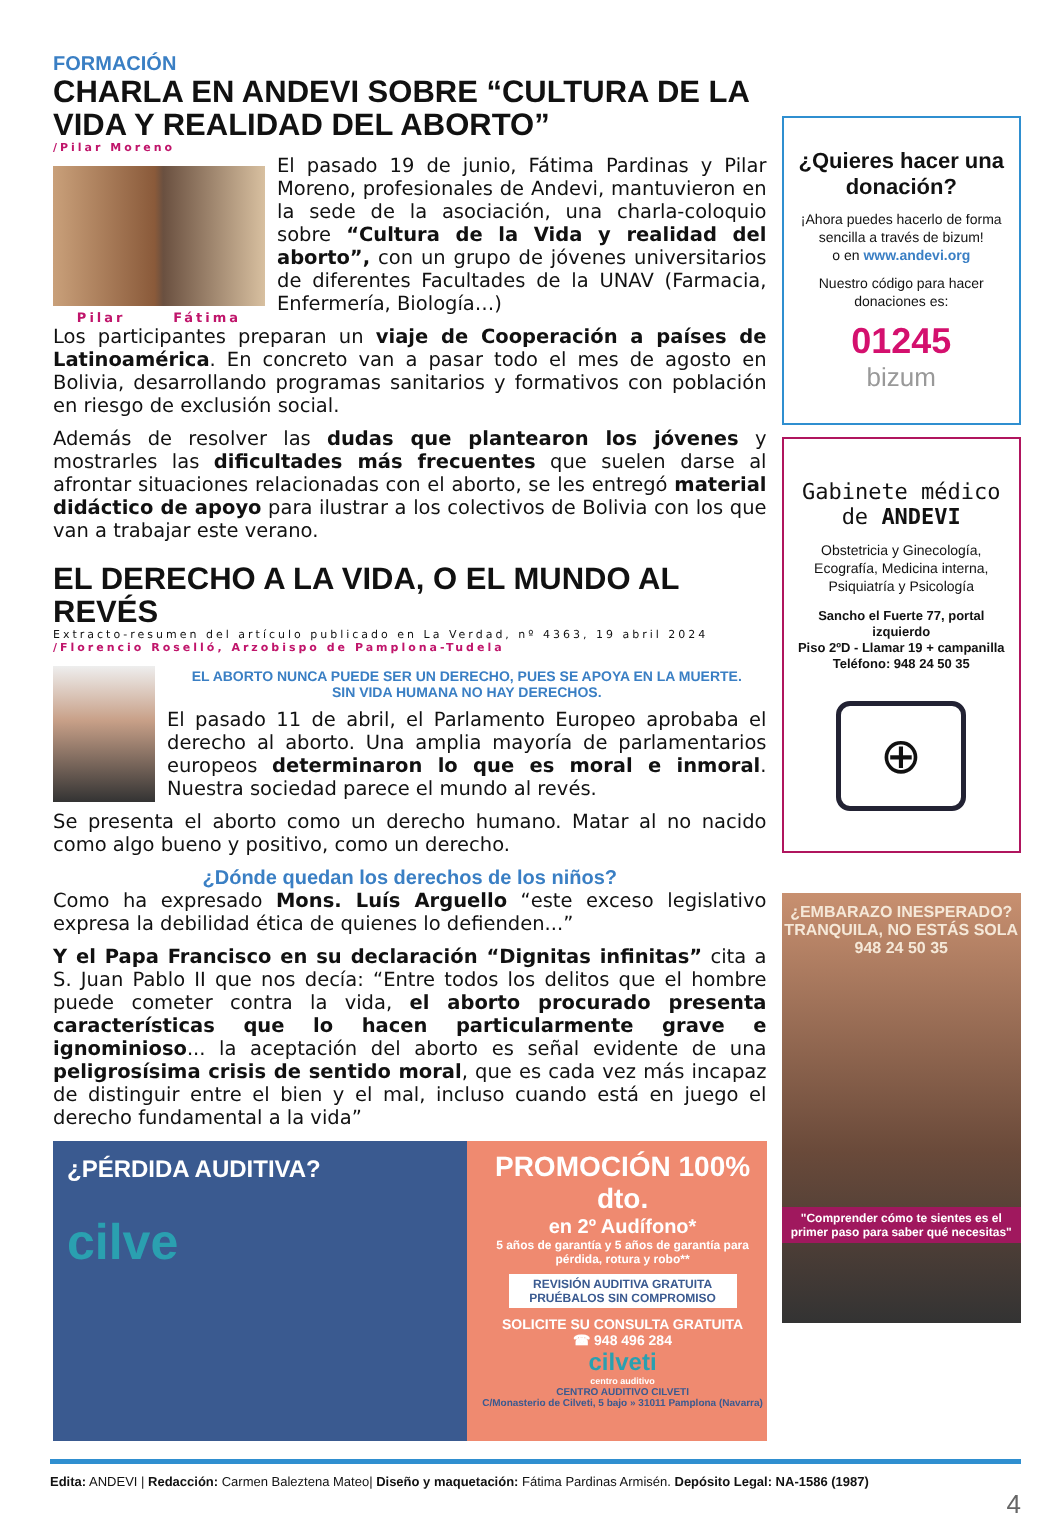FORMACIÓN
CHARLA EN ANDEVI SOBRE “CULTURA DE LA VIDA Y REALIDAD DEL ABORTO”
/Pilar Moreno
Pilar Fátima
El pasado 19 de junio, Fátima Pardinas y Pilar Moreno, profesionales de Andevi, mantuvieron en la sede de la asociación, una charla-coloquio sobre “Cultura de la Vida y realidad del aborto”, con un grupo de jóvenes universitarios de diferentes Facultades de la UNAV (Farmacia, Enfermería, Biología…)
Los participantes preparan un viaje de Cooperación a países de Latinoamérica. En concreto van a pasar todo el mes de agosto en Bolivia, desarrollando programas sanitarios y formativos con población en riesgo de exclusión social.
Además de resolver las dudas que plantearon los jóvenes y mostrarles las dificultades más frecuentes que suelen darse al afrontar situaciones relacionadas con el aborto, se les entregó material didáctico de apoyo para ilustrar a los colectivos de Bolivia con los que van a trabajar este verano.
EL DERECHO A LA VIDA, O EL MUNDO AL REVÉS
Extracto-resumen del artículo publicado en La Verdad, nº 4363, 19 abril 2024
/Florencio Roselló, Arzobispo de Pamplona-Tudela
EL ABORTO NUNCA PUEDE SER UN DERECHO, PUES SE APOYA EN LA MUERTE.
SIN VIDA HUMANA NO HAY DERECHOS.
El pasado 11 de abril, el Parlamento Europeo aprobaba el derecho al aborto. Una amplia mayoría de parlamentarios europeos determinaron lo que es moral e inmoral. Nuestra sociedad parece el mundo al revés.
Se presenta el aborto como un derecho humano. Matar al no nacido como algo bueno y positivo, como un derecho.
¿Dónde quedan los derechos de los niños?
Como ha expresado Mons. Luís Arguello “este exceso legislativo expresa la debilidad ética de quienes lo defienden...”
Y el Papa Francisco en su declaración “Dignitas infinitas” cita a S. Juan Pablo II que nos decía: “Entre todos los delitos que el hombre puede cometer contra la vida, el aborto procurado presenta características que lo hacen particularmente grave e ignominioso... la aceptación del aborto es señal evidente de una peligrosísima crisis de sentido moral, que es cada vez más incapaz de distinguir entre el bien y el mal, incluso cuando está en juego el derecho fundamental a la vida”
¿PÉRDIDA AUDITIVA?
cilve
PROMOCIÓN 100% dto.
en 2º Audífono*
5 años de garantía y 5 años de garantía para pérdida, rotura y robo**
REVISIÓN AUDITIVA GRATUITA
PRUÉBALOS SIN COMPROMISO
SOLICITE SU CONSULTA GRATUITA
☎ 948 496 284
cilveti
centro auditivo
CENTRO AUDITIVO CILVETI
C/Monasterio de Cilveti, 5 bajo » 31011 Pamplona (Navarra)
¿Quieres hacer una donación?
¡Ahora puedes hacerlo de forma sencilla a través de bizum!
o en www.andevi.org
Nuestro código para hacer donaciones es:
01245
bizum
Gabinete médico de ANDEVI
Obstetricia y Ginecología, Ecografía, Medicina interna, Psiquiatría y Psicología
Sancho el Fuerte 77, portal izquierdo
Piso 2ºD - Llamar 19 + campanilla
Teléfono: 948 24 50 35
⊕
¿EMBARAZO INESPERADO?
TRANQUILA, NO ESTÁS SOLA
948 24 50 35
"Comprender cómo te sientes es el primer paso para saber qué necesitas"
Edita: ANDEVI | Redacción: Carmen Baleztena Mateo| Diseño y maquetación: Fátima Pardinas Armisén. Depósito Legal: NA-1586 (1987)
4